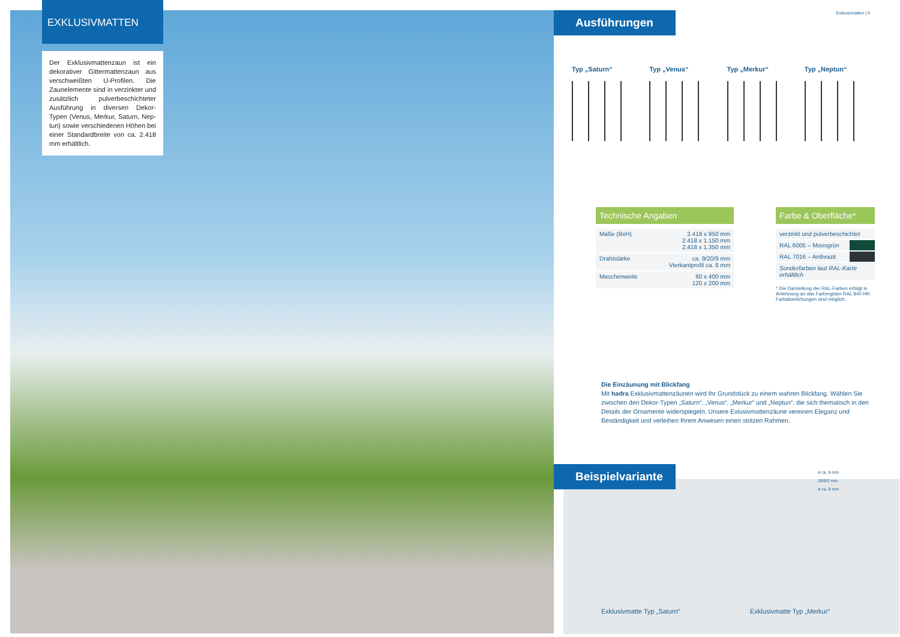EXKLUSIVMATTEN
Der Exklusivmattenzaun ist ein dekorativer Gittermattenzaun aus verschweißten U-Profilen. Die Zaunelemente sind in verzinkter und zusätzlich pulverbeschichteter Ausführung in diversen Dekor-Typen (Venus, Merkur, Saturn, Nep-tun) sowie verschiedenen Höhen bei einer Standardbreite von ca. 2.418 mm erhältlich.
Exklusivmatten | 9
Ausführungen
Typ „Saturn“ Typ „Venus“ Typ „Merkur“ Typ „Neptun“
Technische Angaben
| Maße (BxH) | 2.418 x 950 mm 2.418 x 1.150 mm 2.418 x 1.350 mm |
| Drahtstärke | ca. 9/20/9 mm Vierkantprofil ca. 8 mm |
| Maschenweite | 60 x 400 mm 120 x 200 mm |
Farbe & Oberfläche*
| verzinkt und pulverbeschichtet | |
| RAL 6005 – Moosgrün | |
| RAL 7016 – Anthrazit | |
| Sonderfarben laut RAL-Karte erhältlich | |
* Die Darstellung der RAL-Farben erfolgt in Anlehnung an das Farbregister RAL 840 HR. Farbabweichungen sind möglich.
Die Einzäunung mit Blickfang
Mit hadra Exklusivmattenzäunen wird Ihr Grundstück zu einem wahren Blickfang. Wählen Sie zwischen den Dekor-Typen „Saturn“, „Venus“, „Merkur“ und „Neptun“, die sich thematisch in den Details der Ornamente widerspiegeln. Unsere Exlusivmattenzäune vereinen Eleganz und Beständigkeit und verleihen Ihrem Anwesen einen stolzen Rahmen.
Beispielvariante
ø ca. 8 mm
20/9/2 mm
ø ca. 8 mm
Exklusivmatte Typ „Saturn“ Exklusivmatte Typ „Merkur“